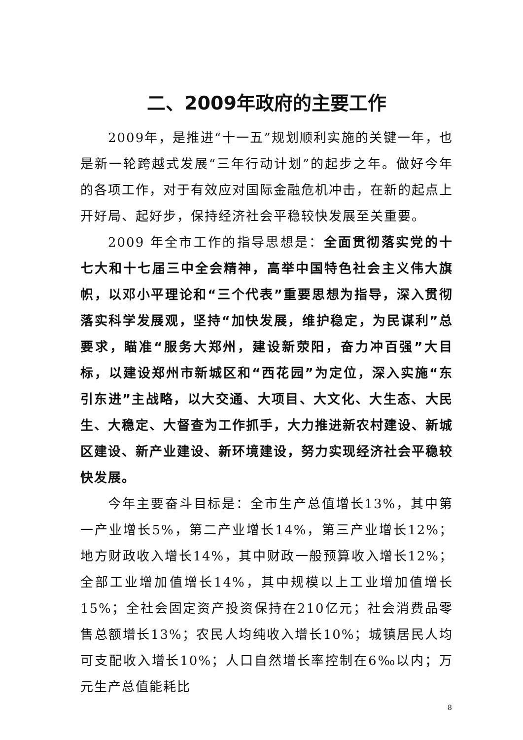二、2009年政府的主要工作
2009年，是推进“十一五”规划顺利实施的关键一年，也是新一轮跨越式发展“三年行动计划”的起步之年。做好今年的各项工作，对于有效应对国际金融危机冲击，在新的起点上开好局、起好步，保持经济社会平稳较快发展至关重要。
2009 年全市工作的指导思想是：全面贯彻落实党的十七大和十七届三中全会精神，高举中国特色社会主义伟大旗帜，以邓小平理论和“三个代表”重要思想为指导，深入贯彻落实科学发展观，坚持“加快发展，维护稳定，为民谋利”总要求，瞄准“服务大郑州，建设新荥阳，奋力冲百强”大目标，以建设郑州市新城区和“西花园”为定位，深入实施“东引东进”主战略，以大交通、大项目、大文化、大生态、大民生、大稳定、大督查为工作抓手，大力推进新农村建设、新城区建设、新产业建设、新环境建设，努力实现经济社会平稳较快发展。
今年主要奋斗目标是：全市生产总值增长13%，其中第一产业增长5%，第二产业增长14%，第三产业增长12%；地方财政收入增长14%，其中财政一般预算收入增长12%；全部工业增加值增长14%，其中规模以上工业增加值增长15%；全社会固定资产投资保持在210亿元；社会消费品零售总额增长13%；农民人均纯收入增长10%；城镇居民人均可支配收入增长10%；人口自然增长率控制在6‰以内；万元生产总值能耗比
8